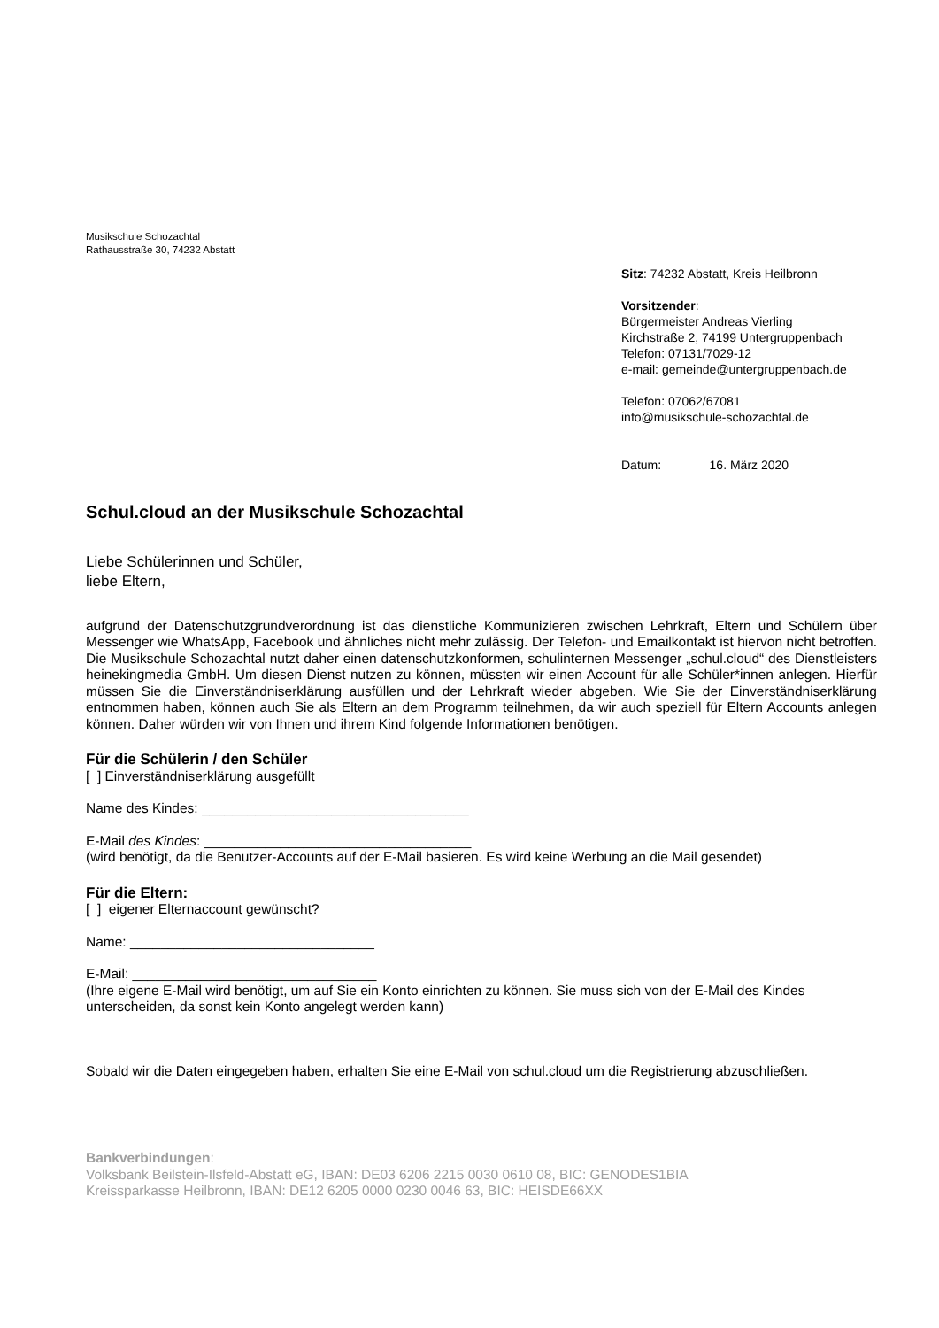Musikschule Schozachtal
Rathausstraße 30, 74232 Abstatt
Sitz: 74232 Abstatt, Kreis Heilbronn
Vorsitzender:
Bürgermeister Andreas Vierling
Kirchstraße 2, 74199 Untergruppenbach
Telefon: 07131/7029-12
e-mail: gemeinde@untergruppenbach.de
Telefon: 07062/67081
info@musikschule-schozachtal.de
Datum: 16. März 2020
Schul.cloud an der Musikschule Schozachtal
Liebe Schülerinnen und Schüler,
liebe Eltern,
aufgrund der Datenschutzgrundverordnung ist das dienstliche Kommunizieren zwischen Lehrkraft, Eltern und Schülern über Messenger wie WhatsApp, Facebook und ähnliches nicht mehr zulässig. Der Telefon- und Emailkontakt ist hiervon nicht betroffen. Die Musikschule Schozachtal nutzt daher einen datenschutzkonformen, schulinternen Messenger „schul.cloud“ des Dienstleisters heinekingmedia GmbH. Um diesen Dienst nutzen zu können, müssten wir einen Account für alle Schüler*innen anlegen. Hierfür müssen Sie die Einverständniserklärung ausfüllen und der Lehrkraft wieder abgeben. Wie Sie der Einverständniserklärung entnommen haben, können auch Sie als Eltern an dem Programm teilnehmen, da wir auch speziell für Eltern Accounts anlegen können. Daher würden wir von Ihnen und ihrem Kind folgende Informationen benötigen.
Für die Schülerin / den Schüler
[ ] Einverständniserklärung ausgefüllt
Name des Kindes: ___________________________________
E-Mail des Kindes: ___________________________________
(wird benötigt, da die Benutzer-Accounts auf der E-Mail basieren. Es wird keine Werbung an die Mail gesendet)
Für die Eltern:
[ ] eigener Elternaccount gewünscht?
Name: ________________________________
E-Mail: ________________________________
(Ihre eigene E-Mail wird benötigt, um auf Sie ein Konto einrichten zu können. Sie muss sich von der E-Mail des Kindes unterscheiden, da sonst kein Konto angelegt werden kann)
Sobald wir die Daten eingegeben haben, erhalten Sie eine E-Mail von schul.cloud um die Registrierung abzuschließen.
Bankverbindungen:
Volksbank Beilstein-Ilsfeld-Abstatt eG, IBAN: DE03 6206 2215 0030 0610 08, BIC: GENODES1BIA
Kreissparkasse Heilbronn, IBAN: DE12 6205 0000 0230 0046 63, BIC: HEISDE66XX